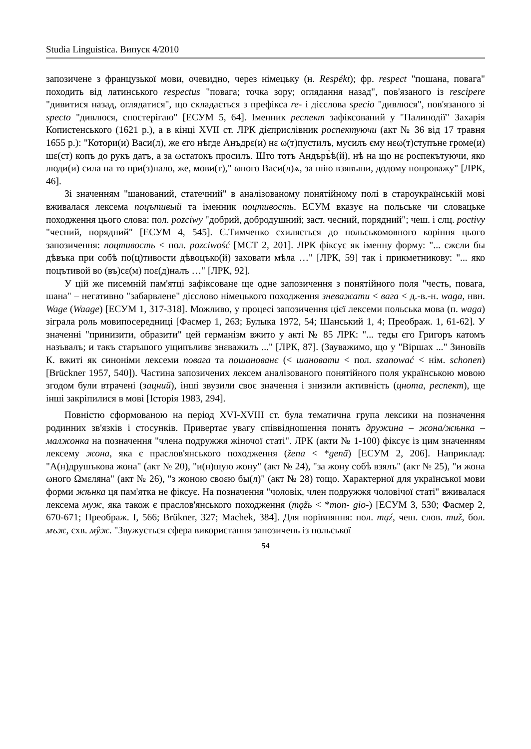Studia Linguistica. Випуск 4/2010
запозичене з французької мови, очевидно, через німецьку (н. Respékt); фр. respect "пошана, повага" походить від латинського respectus "повага; точка зору; оглядання назад", пов'язаного із rescipere "дивитися назад, оглядатися", що складається з префікса re- і дієслова specio "дивлюся", пов'язаного зі specto "дивлюся, спостерігаю" [ЕСУМ 5, 64]. Іменник респект зафіксований у "Палинодії" Захарія Копистенського (1621 р.), а в кінці XVII ст. ЛРК дієприслівник роспектуючи (акт № 36 від 17 травня 1655 р.): "Котори(и) Васи(л), же єго нѣгде Анъдрε(и) нε ω(т)пустилъ, мусилъ єму нεω(т)ступъне громе(и) шε(ст) копъ до рукъ датъ, а за ωстатокъ просилъ. Што тотъ Андъръ̀ѣ(й), нѣ на що нε роспекътуючи, яко люди(и) сила на то при(з)нало, же, мови(т)," ωного Васи(л)ѧ, за шію взявъши, додому попроважу" [ЛРК, 46].
Зі значенням "шанований, статечний" в аналізованому понятійному полі в староукраїнській мові вживалася лексема поцътивый та іменник поцтивость. ЕСУМ вказує на польське чи словацьке походження цього слова: пол. pozciwy "добрий, добродушний; заст. чесний, порядний"; чеш. і слц. poctivy "чесний, порядний" [ЕСУМ 4, 545]. Є.Тимченко схиляється до польськомовного коріння цього запозичення: поцтивость < пол. pozciwość [МСТ 2, 201]. ЛРК фіксує як іменну форму: "... єжєли бы дѣвъка при собѣ по(ц)тивости дѣвоцъко(й) заховати мѣла …" [ЛРК, 59] так і прикметникову: "... яко поцътивой во (въ)сε(м) поε(д)налъ …" [ЛРК, 92].
У цій же писемній пам'ятці зафіксоване ще одне запозичення з понятійного поля "честь, повага, шана" – негативно "забарвлене" дієслово німецького походження зневажати < вага < д.-в.-н. waga, нвн. Wage (Waage) [ЕСУМ 1, 317-318]. Можливо, у процесі запозичення цієї лексеми польська мова (п. waga) зіграла роль мовипосередниці [Фасмер 1, 263; Булыка 1972, 54; Шанський 1, 4; Преображ. 1, 61-62]. У значенні "принизити, образити" цей германізм вжито у акті № 85 ЛРК: "... теды єго Григоръ катомъ назъвалъ; и такъ старъшого ущипъливε знεважилъ ..." [ЛРК, 87]. (Зауважимо, що у "Віршах ..." Зиновіїв К. вжиті як синоніми лексеми повага та пошанованє (< шановати < пол. szanować < нім. schonen) [Brückner 1957, 540]). Частина запозичених лексем аналізованого понятійного поля українською мовою згодом були втрачені (зацний), інші звузили своє значення і знизили активність (цнота, респект), ще інші закріпилися в мові [Історія 1983, 294].
Повністю сформованою на період XVI-XVIII ст. була тематична група лексики на позначення родинних зв'язків і стосунків. Привертає увагу співвідношення понять дружина – жона/жѣнка – малжонка на позначення "члена подружжя жіночої статі". ЛРК (акти № 1-100) фіксує із цим значенням лексему жона, яка є праслов'янського походження (žena < *genā) [ЕСУМ 2, 206]. Наприклад: "А(н)друшъкова жона" (акт № 20), "и(н)шую жону" (акт № 24), "за жону собѣ взялъ" (акт № 25), "и жона ωного Ωмεляна" (акт № 26), "з жоною своεю бы(л)" (акт № 28) тощо. Характерної для української мови форми жѣнка ця пам'ятка не фіксує. На позначення "чоловік, член подружжя чоловічої статі" вживалася лексема муж, яка також є праслов'янського походження (mǫžь < *mon- gio-) [ЕСУМ 3, 530; Фасмер 2, 670-671; Преображ. I, 566; Brükner, 327; Machek, 384]. Для порівняння: пол. mąź, чеш. слов. mиž, бол. мъж, схв. мŷж. "Звужується сфера використання запозичень із польської
54